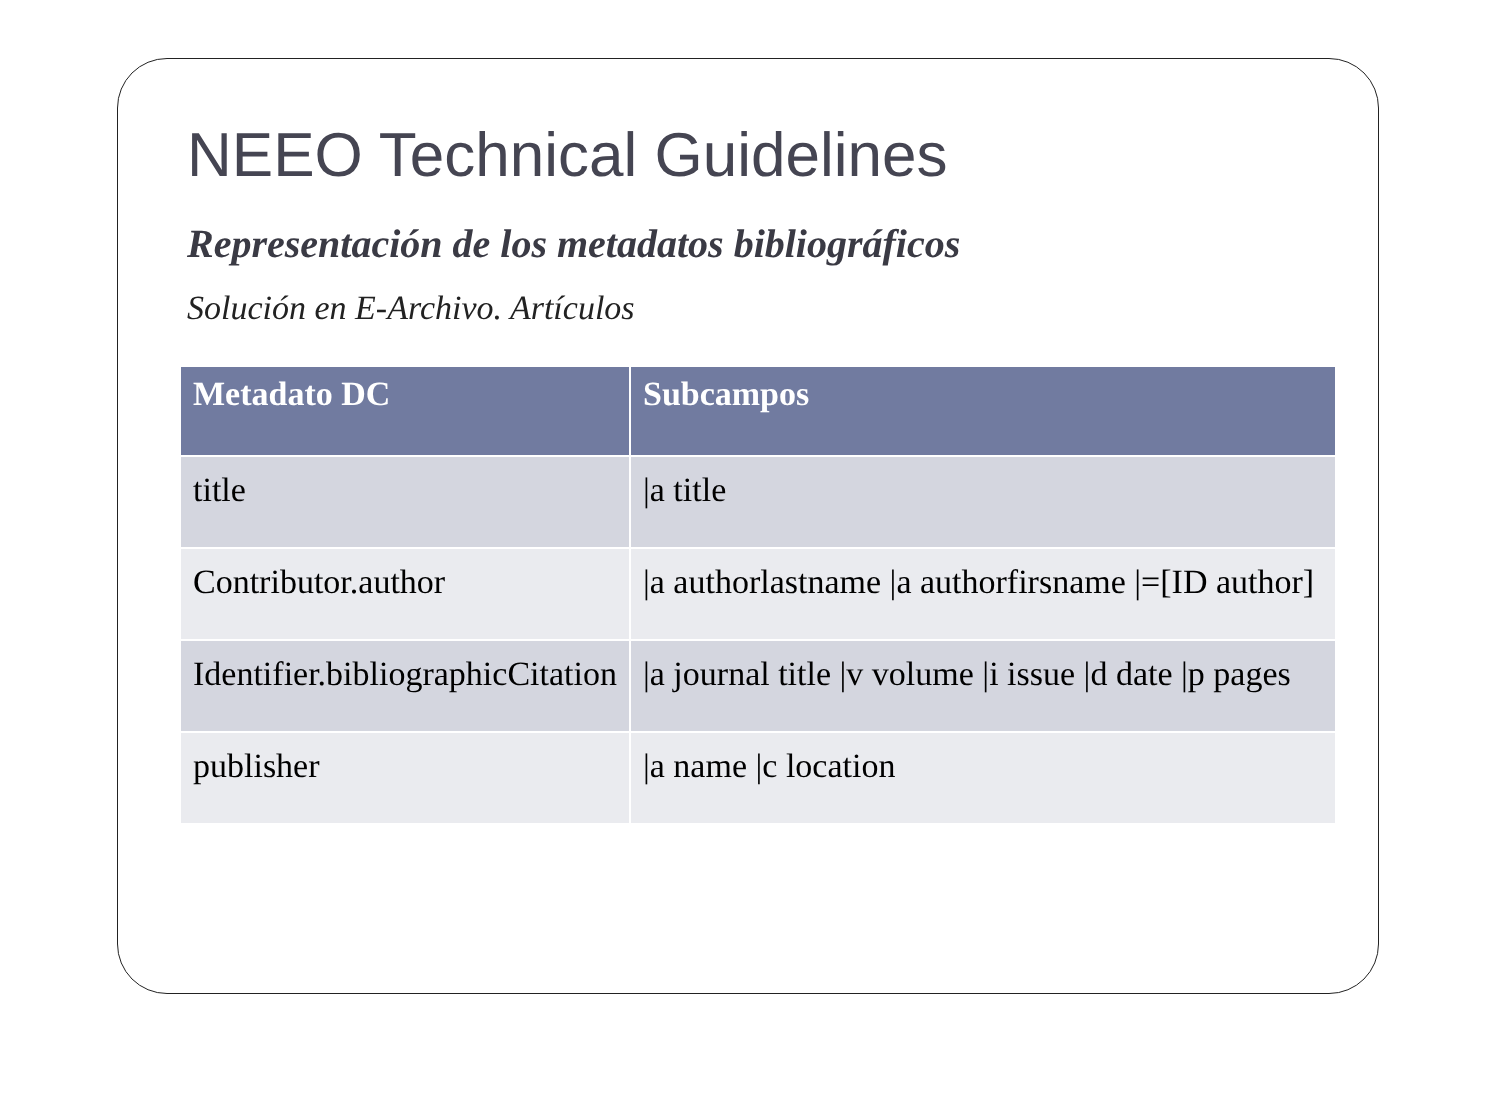NEEO Technical Guidelines
Representación de los metadatos bibliográficos
Solución en E-Archivo. Artículos
| Metadato DC | Subcampos |
| --- | --- |
| title | /a title |
| Contributor.author | /a authorlastname /a authorfirsname /=[ID author] |
| Identifier.bibliographicCitation | /a journal title /v volume /i issue /d date /p pages |
| publisher | /a name /c location |